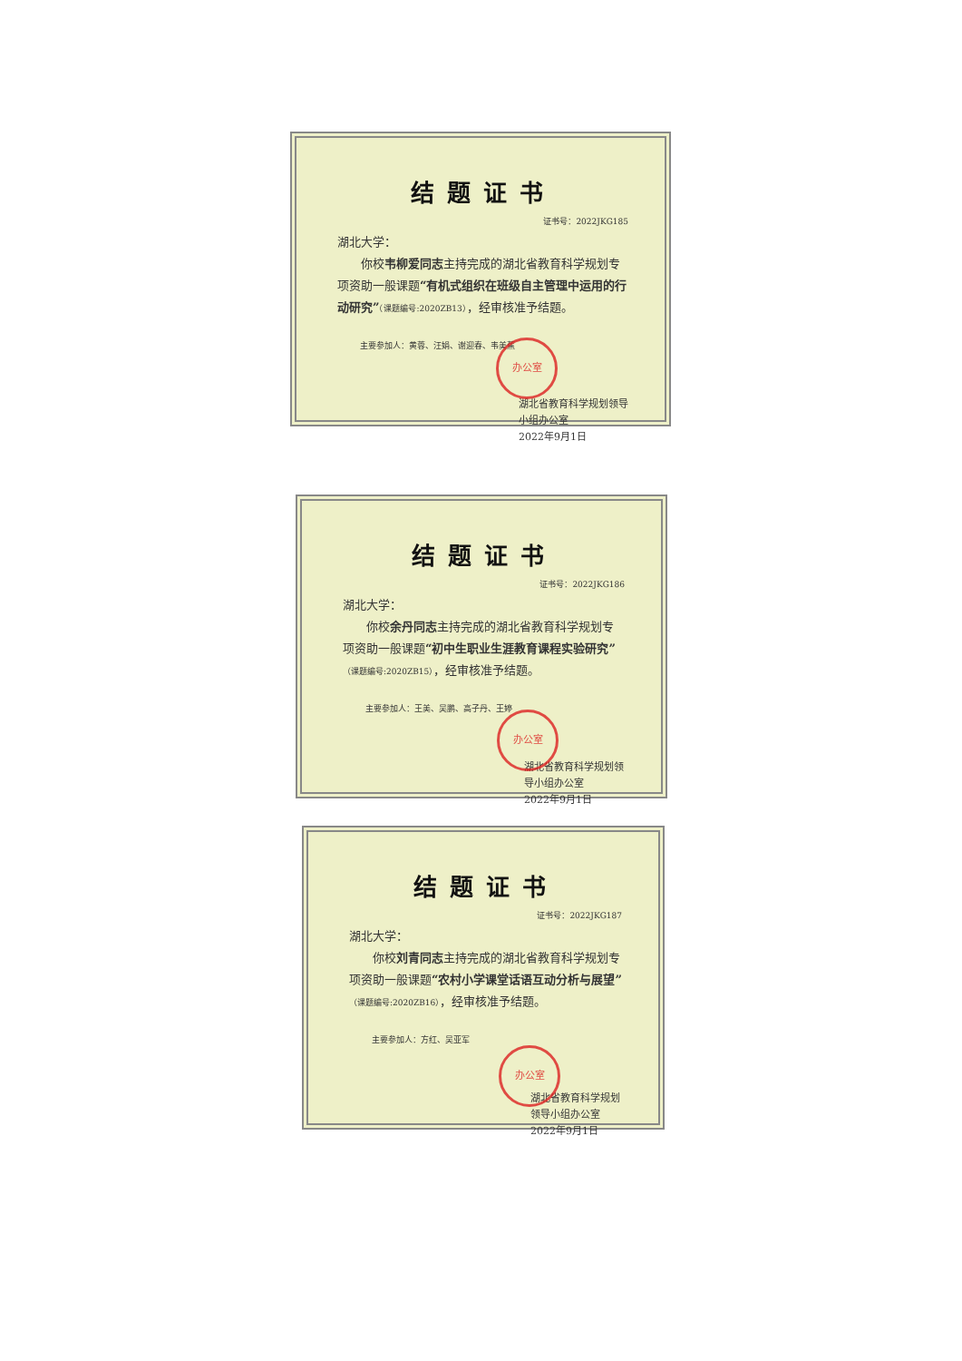结题证书
证书号：2022JKG185
湖北大学：
你校韦柳爱同志主持完成的湖北省教育科学规划专项资助一般课题“有机式组织在班级自主管理中运用的行动研究”（课题编号:2020ZB13），经审核准予结题。
主要参加人：黄蓉、汪娟、谢迎春、韦美蕉
湖北省教育科学规划领导小组办公室
2022年9月1日
办公室
结题证书
证书号：2022JKG186
湖北大学：
你校余丹同志主持完成的湖北省教育科学规划专项资助一般课题“初中生职业生涯教育课程实验研究”（课题编号:2020ZB15），经审核准予结题。
主要参加人：王美、吴鹏、高子丹、王婷
湖北省教育科学规划领导小组办公室
2022年9月1日
办公室
结题证书
证书号：2022JKG187
湖北大学：
你校刘青同志主持完成的湖北省教育科学规划专项资助一般课题“农村小学课堂话语互动分析与展望”（课题编号:2020ZB16），经审核准予结题。
主要参加人：方红、吴亚军
湖北省教育科学规划领导小组办公室
2022年9月1日
办公室